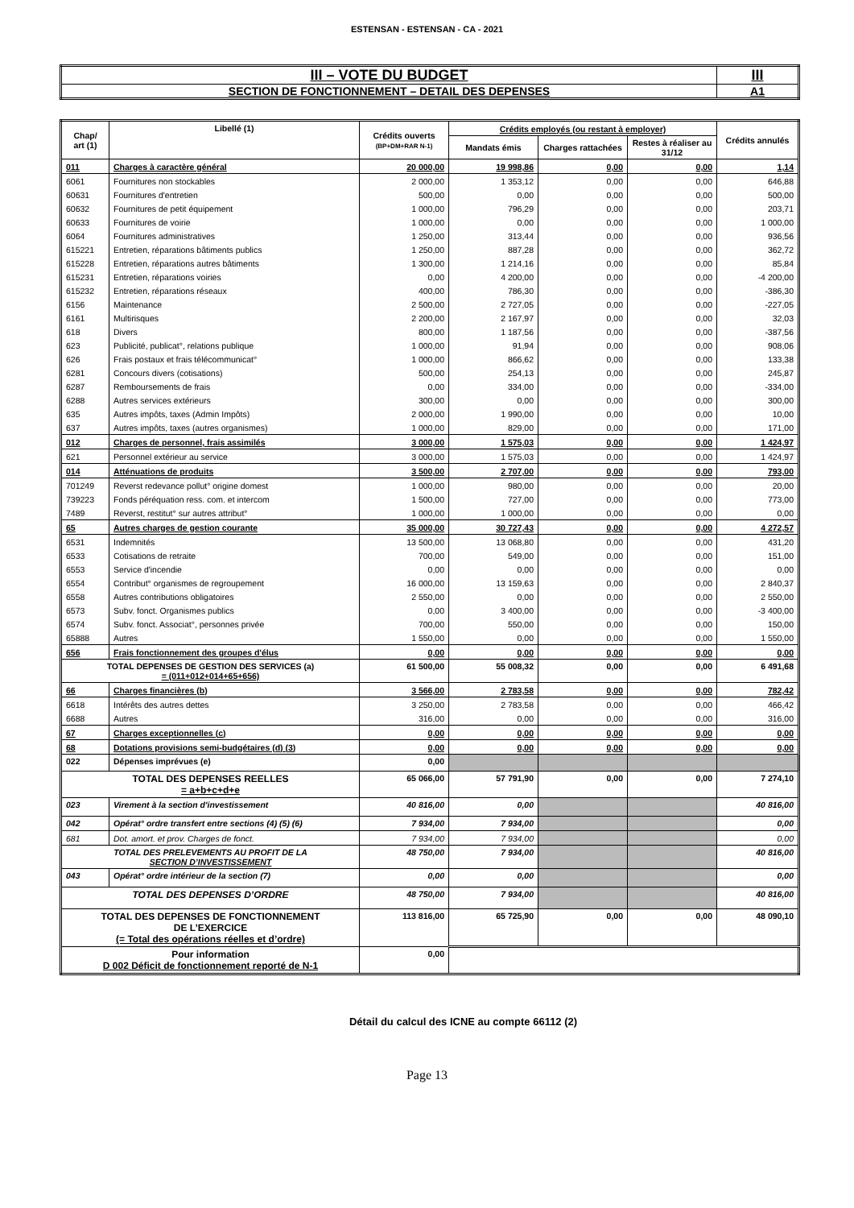ESTENSAN - ESTENSAN - CA - 2021
| III – VOTE DU BUDGET | III |
| SECTION DE FONCTIONNEMENT – DETAIL DES DEPENSES | A1 |
| Chap/ art (1) | Libellé (1) | Crédits ouverts (BP+DM+RAR N-1) | Crédits employés (ou restant à employer) | | | Crédits annulés |
| --- | --- | --- | --- | --- | --- | --- |
| | | | Mandats émis | Charges rattachées | Restes à réaliser au 31/12 | |
| 011 | Charges à caractère général | 20 000,00 | 19 998,86 | 0,00 | 0,00 | 1,14 |
| 6061 | Fournitures non stockables | 2 000,00 | 1 353,12 | 0,00 | 0,00 | 646,88 |
| 60631 | Fournitures d'entretien | 500,00 | 0,00 | 0,00 | 0,00 | 500,00 |
| 60632 | Fournitures de petit équipement | 1 000,00 | 796,29 | 0,00 | 0,00 | 203,71 |
| 60633 | Fournitures de voirie | 1 000,00 | 0,00 | 0,00 | 0,00 | 1 000,00 |
| 6064 | Fournitures administratives | 1 250,00 | 313,44 | 0,00 | 0,00 | 936,56 |
| 615221 | Entretien, réparations bâtiments publics | 1 250,00 | 887,28 | 0,00 | 0,00 | 362,72 |
| 615228 | Entretien, réparations autres bâtiments | 1 300,00 | 1 214,16 | 0,00 | 0,00 | 85,84 |
| 615231 | Entretien, réparations voiries | 0,00 | 4 200,00 | 0,00 | 0,00 | -4 200,00 |
| 615232 | Entretien, réparations réseaux | 400,00 | 786,30 | 0,00 | 0,00 | -386,30 |
| 6156 | Maintenance | 2 500,00 | 2 727,05 | 0,00 | 0,00 | -227,05 |
| 6161 | Multirisques | 2 200,00 | 2 167,97 | 0,00 | 0,00 | 32,03 |
| 618 | Divers | 800,00 | 1 187,56 | 0,00 | 0,00 | -387,56 |
| 623 | Publicité, publicat°, relations publique | 1 000,00 | 91,94 | 0,00 | 0,00 | 908,06 |
| 626 | Frais postaux et frais télécommunicat° | 1 000,00 | 866,62 | 0,00 | 0,00 | 133,38 |
| 6281 | Concours divers (cotisations) | 500,00 | 254,13 | 0,00 | 0,00 | 245,87 |
| 6287 | Remboursements de frais | 0,00 | 334,00 | 0,00 | 0,00 | -334,00 |
| 6288 | Autres services extérieurs | 300,00 | 0,00 | 0,00 | 0,00 | 300,00 |
| 635 | Autres impôts, taxes (Admin Impôts) | 2 000,00 | 1 990,00 | 0,00 | 0,00 | 10,00 |
| 637 | Autres impôts, taxes (autres organismes) | 1 000,00 | 829,00 | 0,00 | 0,00 | 171,00 |
| 012 | Charges de personnel, frais assimilés | 3 000,00 | 1 575,03 | 0,00 | 0,00 | 1 424,97 |
| 621 | Personnel extérieur au service | 3 000,00 | 1 575,03 | 0,00 | 0,00 | 1 424,97 |
| 014 | Atténuations de produits | 3 500,00 | 2 707,00 | 0,00 | 0,00 | 793,00 |
| 701249 | Reverst redevance pollut° origine domest | 1 000,00 | 980,00 | 0,00 | 0,00 | 20,00 |
| 739223 | Fonds péréquation ress. com. et intercom | 1 500,00 | 727,00 | 0,00 | 0,00 | 773,00 |
| 7489 | Reverst, restitut° sur autres attribut° | 1 000,00 | 1 000,00 | 0,00 | 0,00 | 0,00 |
| 65 | Autres charges de gestion courante | 35 000,00 | 30 727,43 | 0,00 | 0,00 | 4 272,57 |
| 6531 | Indemnités | 13 500,00 | 13 068,80 | 0,00 | 0,00 | 431,20 |
| 6533 | Cotisations de retraite | 700,00 | 549,00 | 0,00 | 0,00 | 151,00 |
| 6553 | Service d'incendie | 0,00 | 0,00 | 0,00 | 0,00 | 0,00 |
| 6554 | Contribut° organismes de regroupement | 16 000,00 | 13 159,63 | 0,00 | 0,00 | 2 840,37 |
| 6558 | Autres contributions obligatoires | 2 550,00 | 0,00 | 0,00 | 0,00 | 2 550,00 |
| 6573 | Subv. fonct. Organismes publics | 0,00 | 3 400,00 | 0,00 | 0,00 | -3 400,00 |
| 6574 | Subv. fonct. Associat°, personnes privée | 700,00 | 550,00 | 0,00 | 0,00 | 150,00 |
| 65888 | Autres | 1 550,00 | 0,00 | 0,00 | 0,00 | 1 550,00 |
| 656 | Frais fonctionnement des groupes d'élus | 0,00 | 0,00 | 0,00 | 0,00 | 0,00 |
| TOTAL DEPENSES DE GESTION DES SERVICES (a) = (011+012+014+65+656) | | 61 500,00 | 55 008,32 | 0,00 | 0,00 | 6 491,68 |
| 66 | Charges financières (b) | 3 566,00 | 2 783,58 | 0,00 | 0,00 | 782,42 |
| 6618 | Intérêts des autres dettes | 3 250,00 | 2 783,58 | 0,00 | 0,00 | 466,42 |
| 6688 | Autres | 316,00 | 0,00 | 0,00 | 0,00 | 316,00 |
| 67 | Charges exceptionnelles (c) | 0,00 | 0,00 | 0,00 | 0,00 | 0,00 |
| 68 | Dotations provisions semi-budgétaires (d) (3) | 0,00 | 0,00 | 0,00 | 0,00 | 0,00 |
| 022 | Dépenses imprévues (e) | 0,00 | | | | |
| TOTAL DES DEPENSES REELLES = a+b+c+d+e | | 65 066,00 | 57 791,90 | 0,00 | 0,00 | 7 274,10 |
| 023 | Virement à la section d'investissement | 40 816,00 | 0,00 | | | 40 816,00 |
| 042 | Opérat° ordre transfert entre sections (4) (5) (6) | 7 934,00 | 7 934,00 | | | 0,00 |
| 681 | Dot. amort. et prov. Charges de fonct. | 7 934,00 | 7 934,00 | | | 0,00 |
| TOTAL DES PRELEVEMENTS AU PROFIT DE LA SECTION D’INVESTISSEMENT | | 48 750,00 | 7 934,00 | | | 40 816,00 |
| 043 | Opérat° ordre intérieur de la section (7) | 0,00 | 0,00 | | | 0,00 |
| TOTAL DES DEPENSES D’ORDRE | | 48 750,00 | 7 934,00 | | | 40 816,00 |
| TOTAL DES DEPENSES DE FONCTIONNEMENT DE L’EXERCICE (= Total des opérations réelles et d’ordre) | | 113 816,00 | 65 725,90 | 0,00 | 0,00 | 48 090,10 |
| Pour information D 002 Déficit de fonctionnement reporté de N-1 | | 0,00 | | | | |
Détail du calcul des ICNE au compte 66112 (2)
Page 13